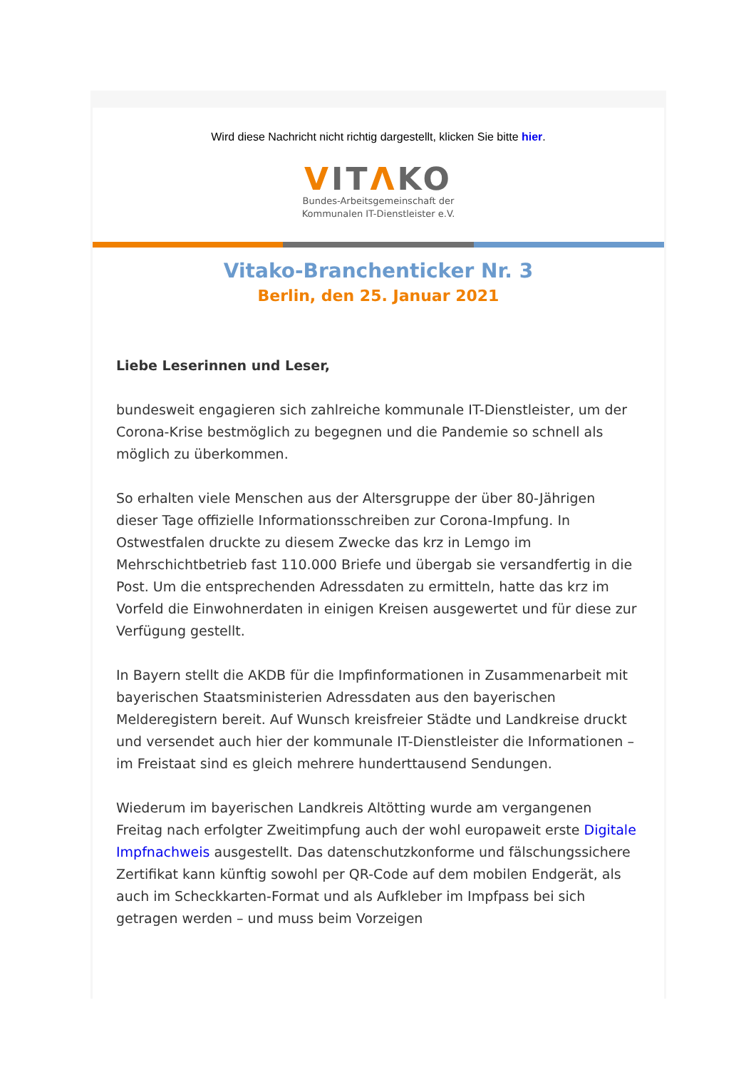Wird diese Nachricht nicht richtig dargestellt, klicken Sie bitte hier.
VITΛKO
Bundes-Arbeitsgemeinschaft der
Kommunalen IT-Dienstleister e.V.
Vitako-Branchenticker Nr. 3
Berlin, den 25. Januar 2021
Liebe Leserinnen und Leser,
bundesweit engagieren sich zahlreiche kommunale IT-Dienstleister, um der Corona-Krise bestmöglich zu begegnen und die Pandemie so schnell als möglich zu überkommen.
So erhalten viele Menschen aus der Altersgruppe der über 80-Jährigen dieser Tage offizielle Informationsschreiben zur Corona-Impfung. In Ostwestfalen druckte zu diesem Zwecke das krz in Lemgo im Mehrschichtbetrieb fast 110.000 Briefe und übergab sie versandfertig in die Post. Um die entsprechenden Adressdaten zu ermitteln, hatte das krz im Vorfeld die Einwohnerdaten in einigen Kreisen ausgewertet und für diese zur Verfügung gestellt.
In Bayern stellt die AKDB für die Impfinformationen in Zusammenarbeit mit bayerischen Staatsministerien Adressdaten aus den bayerischen Melderegistern bereit. Auf Wunsch kreisfreier Städte und Landkreise druckt und versendet auch hier der kommunale IT-Dienstleister die Informationen – im Freistaat sind es gleich mehrere hunderttausend Sendungen.
Wiederum im bayerischen Landkreis Altötting wurde am vergangenen Freitag nach erfolgter Zweitimpfung auch der wohl europaweit erste Digitale Impfnachweis ausgestellt. Das datenschutzkonforme und fälschungssichere Zertifikat kann künftig sowohl per QR-Code auf dem mobilen Endgerät, als auch im Scheckkarten-Format und als Aufkleber im Impfpass bei sich getragen werden – und muss beim Vorzeigen